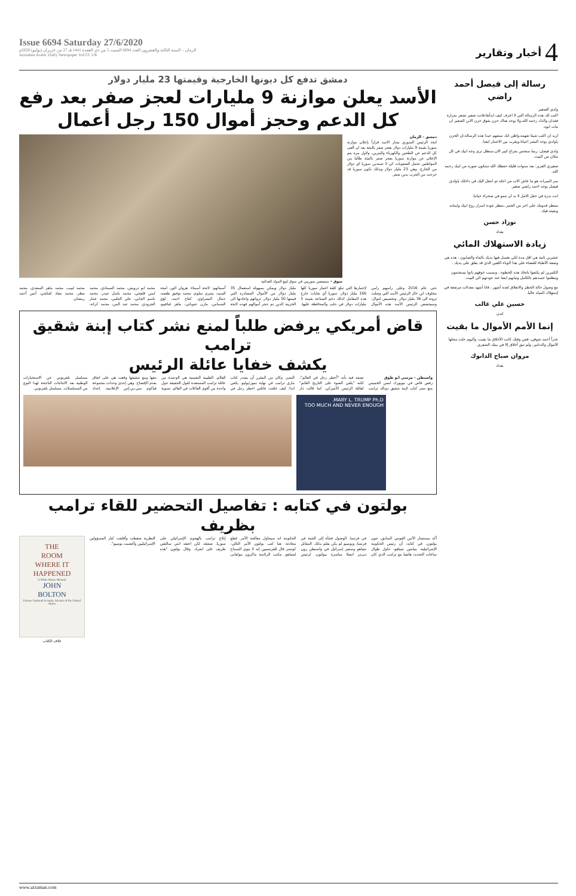Issue 6694 Saturday 27/6/2020
الزمان – السنة الثالثة والعشرون العدد 6694 السبت 5 من ذي القعدة 1441 هـ 27 من حزيران (يوليو) 2020م
Azzaman Arabic Daily Newspaper Vol/23. UK
4 أخبار وتقارير
رسالة إلى فيصل أحمد راضي
ولدي الصغير
اكتب لك هذه الرسالة التي لا اعرف كيف ابدأها،فانت صغير تشعر بمرارة فقدان والدك رحمه الله،ولا يوجد هناك حزن يفوق حزن الابن الصغير ان مات ابوه.
اريد ان اكتب شيئا تفهمه،واظن انك ستفهم جيدا هذه الرسالة.ان الحزن ياولدي يوحد البشر احيانا،ويقرب بين الاعمار ايضا.
ولدي فيصل: ربما ستحس بفراغ كبير الان.ستظل ترى وجه ابيك في كل مكان من البيت.
صغيري العزيز: بعد سنوات قليلة حفظك الله ستكون صورة من ابيك رحمه الله.
سر الميراث هو ما عاش الاب من اجله ثم انتقل اليك في داخلك ياولدي فيصل يوجد احمد راضي صغير.
انت بذرة في حقل الامل لا بد ان تنمو في صحراء حياتنا.
منتظر قدومك على احر من الجمر..ننتظر عودة اسرار روح ابيك وايمانه وبقيته فيك.
نوزاد حسن
بغداد
زيادة الاستهلاك المائي
عشرين ثانية هي اقل مدة لكي تغسل فيها يديك بالماء والصابون ، هذه هي وصفة الأطباء للقضاء على هذا الوباء اللعين الذي قد يعلق على يديك .
الكثيرين لم يكتفوا باتخاذ هذه الخطوة ، وبسبب خوفهم باتوا يستحمون وينظفوا جسدهم بالكامل وثيابهم ايضا عند عودتهم الى البيت.
مع وصول حالة الحظر والانغلاق لعدة أشهر ، فانا أشهد معدلات مرتفعة في إستهلاك المياه عاليا.
حسين علي غالب
لندن
إنما الأمم الأموال ما بقيت
عذراً أحمد شوقي، ففي وقتك كانت الأخلاق ما بقيت، واليوم حلت محلها الأموال والدنانير، ولم تبق أخلاق إلا في بيتك الشعري.
مروان صباح الدانوك
بغداد
دمشق تدفع كل ديونها الخارجية وقيمتها 23 مليار دولار
الأسد يعلن موازنة 9 مليارات لعجز صفر بعد رفع
كل الدعم وحجز أموال 150 رجل أعمال
دمشق - الزمان
اتخذ الرئيس السوري بشار الاسد قراراً بإعلان موازنة سوريا بقيمة 9 مليارات دولار بعجز صفر بالمئة بعد ان الغى كل الدعم عن الطحين والكهرباء والبنزين، ولاول مرة يتم الإعلان عن موازنة سوريا بعجز صفر بالمئة طالبا من المواطنين تحمل الصعوبات كي لا تستدين سوريا اي دولار من الخارج. وهي 23 مليار دولار وبذلك تكون سوريا قد خرجت من الحرب بدين صفر.
سوق • متبضعين سوريين في سوق لبيع المواد الغذائية
حتى عام 2016 وعلى راسهم رامي مخلوف ابن خال الرئيس الأسد التي وصلت ثروته الى 36 مليار دولار. وتخصيص اموال: وسيخصص الرئيس الأسد هذه الأموال لإعمارها التي تبلغ كلفة اعمار سوريا كلها 166 مليار دولار. سوريا أي نفايات خارج هذه المعامل كذلك دعم الصناعة بقيمة 5 مليارات دولار في حلب والمحافظة عليها. مليار دولار ويمكن بسهولة استعمال 35 مليار دولار من الأموال المصادرة التي قيمتها 50 مليار دولار. ثرواتهم واعادتها الى الخزينة الذين تم حجز أموالهم فهذه لائحة أسمائهم: لائحة أسماء: هزوان الوز، امجد السيد، بشرى سلوم، محمد توفيق طعمه، جمال البشراوي، كفاح احمد، لؤي الشماس، مازن حبوباتي، ماهر قباقيبو، محمد ابو درويش، محمد السمادي، محمد ايمن قلعجي، محمد باسل حيدر، محمد باسم الجابي، علي الحلبي، محمد عمار الجرودي، محمد عبد المن، محمد كركة، محمد لبيب، محمد ماهر السعدي، محمد مطر، محمد معاد كفكجي، أنس أحمد رمضان.
قاض أمريكي يرفض طلباً لمنع نشر كتاب إبنة شقيق ترامب
يكشف خفايا عائلة الرئيس
واشنطن - مرسي ابو طوق
رفض قاض في نيويورك امس الخميس منع نشر كتاب لإبنة شقيق دونالد ترامب تصفه فيه بأنه "أخطر رجل في العالم"، لكنه "يلقي الضوء على التاريخ القاتم" لعائلة الرئيس الأميركي، كما قالت دار النشر. وكان من المقرر أن يصدر كتاب ماري ترامب في نهاية تموز/يوليو. يكفي ابدا: كيف خلقت عائلتي اخطر رجل في العالم. الطبيبة النفسية هي الوحيدة من عائلة ترامب المستعدة لقول الحقيقة حول واحدة من أقوى العائلات في العالم. تسوية معها ومع شقيقها وقعت هي على اتفاق بعدم الإفصاح. وهي إحدى وحدات مجموعة فياكوم سي.بي.إس الإعلامية. إعداد مسلسل تلفزيوني عن الاستخبارات الوطنية بعد الانتاجات الناجحة لهذا النوع من المسلسلات. مسلسل تلفزيوني.
MARY L. TRUMP Ph.D.
TOO MUCH AND NEVER ENOUGH
بولتون في كتابه : تفاصيل التحضير للقاء ترامب بظريف
أكد مستشار الأمن القومي السابق، جون بولتون، في كتابه، أن رئيس الحكومة الإسرائيلية، بنيامين نتنياهو، حاول طوال ساعات التحدث هاتفيا مع ترامب الذي كان في فرنسا. الوصول فجأة إلى القمة في فرنسا، وبومبيو لم يكن يعلم بذلك. المقابل نتنياهو وسفير إسرائيل في واشنطن رون ديرمر اتصلا مباشرة ببولتون. لرئيس الحكومة انه سيحاول معالجة الأمر. قطع محادثة: هنا كتب بولتون الأمر التالي: كوشنر قال للفرنسيين إنه لا ينوي السماح لنتنياهو. مكتب الرئاسة ماكرون مولفانى إبلاغ ترامب بالهجوم الإسرائيلي على سوريا. صفقة، لكن اعتقد انني سالتقي ظريف على انفراد. وقال بولتون "هذه النظرية ضغطت وأقلقت كبار المسؤولين الإسرائيليين وأغضبت بومبيو".
THE
ROOM
WHERE IT
HAPPENED
A White House Memoir
JOHN
BOLTON
Former National Security Advisor of the United States
غلاف الكتاب
www.azzaman.com